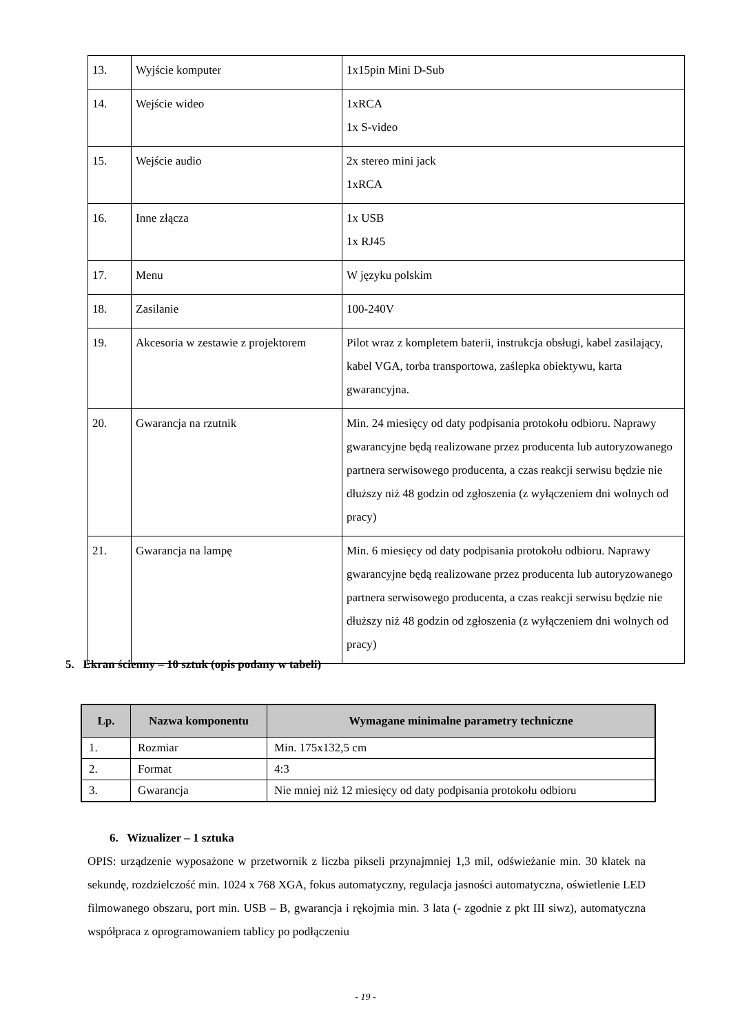| 13. | Wyjście komputer | 1x15pin Mini D-Sub |
| 14. | Wejście wideo | 1xRCA 1x S-video |
| 15. | Wejście audio | 2x stereo mini jack 1xRCA |
| 16. | Inne złącza | 1x USB 1x RJ45 |
| 17. | Menu | W języku polskim |
| 18. | Zasilanie | 100-240V |
| 19. | Akcesoria w zestawie z projektorem | Pilot wraz z kompletem baterii, instrukcja obsługi, kabel zasilający, kabel VGA, torba transportowa, zaślepka obiektywu, karta gwarancyjna. |
| 20. | Gwarancja na rzutnik | Min. 24 miesięcy od daty podpisania protokołu odbioru. Naprawy gwarancyjne będą realizowane przez producenta lub autoryzowanego partnera serwisowego producenta, a czas reakcji serwisu będzie nie dłuższy niż 48 godzin od zgłoszenia (z wyłączeniem dni wolnych od pracy) |
| 21. | Gwarancja na lampę | Min. 6 miesięcy od daty podpisania protokołu odbioru. Naprawy gwarancyjne będą realizowane przez producenta lub autoryzowanego partnera serwisowego producenta, a czas reakcji serwisu będzie nie dłuższy niż 48 godzin od zgłoszenia (z wyłączeniem dni wolnych od pracy) |
5. Ekran ścienny – 10 sztuk (opis podany w tabeli)
| Lp. | Nazwa komponentu | Wymagane minimalne parametry techniczne |
| --- | --- | --- |
| 1. | Rozmiar | Min. 175x132,5 cm |
| 2. | Format | 4:3 |
| 3. | Gwarancja | Nie mniej niż 12 miesięcy od daty podpisania protokołu odbioru |
6. Wizualizer – 1 sztuka
OPIS: urządzenie wyposażone w przetwornik z liczba pikseli przynajmniej 1,3 mil, odświeżanie min. 30 klatek na sekundę, rozdzielczość min. 1024 x 768 XGA, fokus automatyczny, regulacja jasności automatyczna, oświetlenie LED filmowanego obszaru, port min. USB – B, gwarancja i rękojmia min. 3 lata (- zgodnie z pkt III siwz), automatyczna współpraca z oprogramowaniem tablicy po podłączeniu
- 19 -